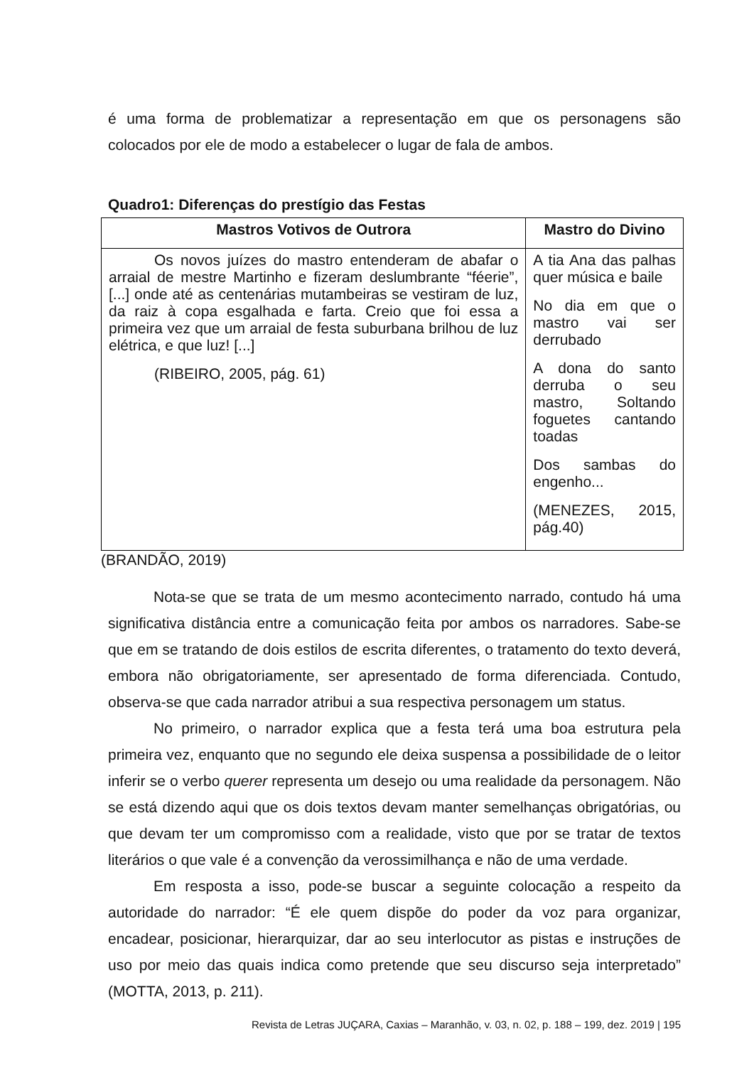é uma forma de problematizar a representação em que os personagens são colocados por ele de modo a estabelecer o lugar de fala de ambos.
Quadro1: Diferenças do prestígio das Festas
| Mastros Votivos de Outrora | Mastro do Divino |
| --- | --- |
| Os novos juízes do mastro entenderam de abafar o arraial de mestre Martinho e fizeram deslumbrante “féerie”, [...] onde até as centenárias mutambeiras se vestiram de luz, da raiz à copa esgalhada e farta. Creio que foi essa a primeira vez que um arraial de festa suburbana brilhou de luz elétrica, e que luz! [...] (RIBEIRO, 2005, pág. 61) | A tia Ana das palhas quer música e baile No dia em que o mastro vai ser derrubado A dona do santo derruba o seu mastro, Soltando foguetes cantando toadas Dos sambas do engenho... (MENEZES, 2015, pág.40) |
(BRANDÃO, 2019)
Nota-se que se trata de um mesmo acontecimento narrado, contudo há uma significativa distância entre a comunicação feita por ambos os narradores. Sabe-se que em se tratando de dois estilos de escrita diferentes, o tratamento do texto deverá, embora não obrigatoriamente, ser apresentado de forma diferenciada. Contudo, observa-se que cada narrador atribui a sua respectiva personagem um status.
No primeiro, o narrador explica que a festa terá uma boa estrutura pela primeira vez, enquanto que no segundo ele deixa suspensa a possibilidade de o leitor inferir se o verbo querer representa um desejo ou uma realidade da personagem. Não se está dizendo aqui que os dois textos devam manter semelhanças obrigatórias, ou que devam ter um compromisso com a realidade, visto que por se tratar de textos literários o que vale é a convenção da verossimilhança e não de uma verdade.
Em resposta a isso, pode-se buscar a seguinte colocação a respeito da autoridade do narrador: “É ele quem dispõe do poder da voz para organizar, encadear, posicionar, hierarquizar, dar ao seu interlocutor as pistas e instruções de uso por meio das quais indica como pretende que seu discurso seja interpretado” (MOTTA, 2013, p. 211).
Revista de Letras JUÇARA, Caxias – Maranhão, v. 03, n. 02, p. 188 – 199, dez. 2019 | 195